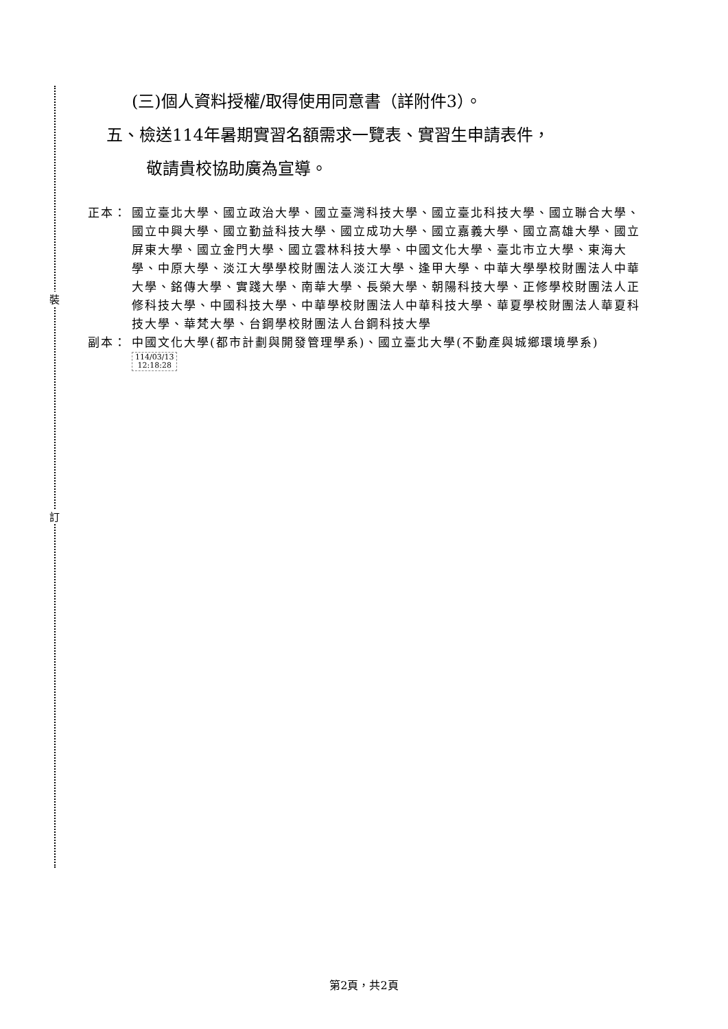裝
訂
(三)個人資料授權/取得使用同意書（詳附件3）。
五、檢送114年暑期實習名額需求一覽表、實習生申請表件，
敬請貴校協助廣為宣導。
正本： 國立臺北大學、國立政治大學、國立臺灣科技大學、國立臺北科技大學、國立聯合大學、國立中興大學、國立勤益科技大學、國立成功大學、國立嘉義大學、國立高雄大學、國立屏東大學、國立金門大學、國立雲林科技大學、中國文化大學、臺北市立大學、東海大學、中原大學、淡江大學學校財團法人淡江大學、逢甲大學、中華大學學校財團法人中華大學、銘傳大學、實踐大學、南華大學、長榮大學、朝陽科技大學、正修學校財團法人正修科技大學、中國科技大學、中華學校財團法人中華科技大學、華夏學校財團法人華夏科技大學、華梵大學、台鋼學校財團法人台鋼科技大學
副本： 中國文化大學(都市計劃與開發管理學系)、國立臺北大學(不動產與城鄉環境學系) 114/03/13
12:18:28
第2頁，共2頁